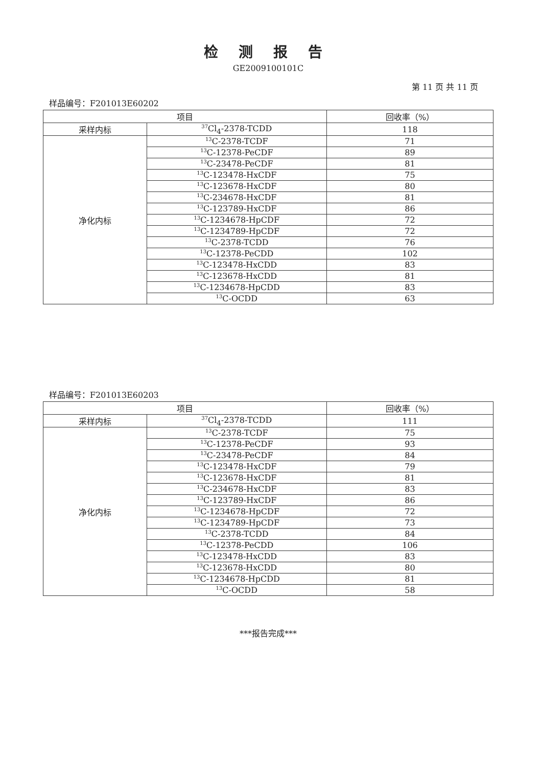检测报告
GE2009100101C
第 11 页 共 11 页
样品编号：F201013E60202
| 项目 | | 回收率（%） |
| --- | --- | --- |
| 采样内标 | <sup>37</sup>Cl<sub>4</sub>-2378-TCDD | 118 |
| 净化内标 | <sup>13</sup>C-2378-TCDF | 71 |
| | <sup>13</sup>C-12378-PeCDF | 89 |
| | <sup>13</sup>C-23478-PeCDF | 81 |
| | <sup>13</sup>C-123478-HxCDF | 75 |
| | <sup>13</sup>C-123678-HxCDF | 80 |
| | <sup>13</sup>C-234678-HxCDF | 81 |
| | <sup>13</sup>C-123789-HxCDF | 86 |
| | <sup>13</sup>C-1234678-HpCDF | 72 |
| | <sup>13</sup>C-1234789-HpCDF | 72 |
| | <sup>13</sup>C-2378-TCDD | 76 |
| | <sup>13</sup>C-12378-PeCDD | 102 |
| | <sup>13</sup>C-123478-HxCDD | 83 |
| | <sup>13</sup>C-123678-HxCDD | 81 |
| | <sup>13</sup>C-1234678-HpCDD | 83 |
| | <sup>13</sup>C-OCDD | 63 |
样品编号：F201013E60203
| 项目 | | 回收率（%） |
| --- | --- | --- |
| 采样内标 | <sup>37</sup>Cl<sub>4</sub>-2378-TCDD | 111 |
| 净化内标 | <sup>13</sup>C-2378-TCDF | 75 |
| | <sup>13</sup>C-12378-PeCDF | 93 |
| | <sup>13</sup>C-23478-PeCDF | 84 |
| | <sup>13</sup>C-123478-HxCDF | 79 |
| | <sup>13</sup>C-123678-HxCDF | 81 |
| | <sup>13</sup>C-234678-HxCDF | 83 |
| | <sup>13</sup>C-123789-HxCDF | 86 |
| | <sup>13</sup>C-1234678-HpCDF | 72 |
| | <sup>13</sup>C-1234789-HpCDF | 73 |
| | <sup>13</sup>C-2378-TCDD | 84 |
| | <sup>13</sup>C-12378-PeCDD | 106 |
| | <sup>13</sup>C-123478-HxCDD | 83 |
| | <sup>13</sup>C-123678-HxCDD | 80 |
| | <sup>13</sup>C-1234678-HpCDD | 81 |
| | <sup>13</sup>C-OCDD | 58 |
***报告完成***